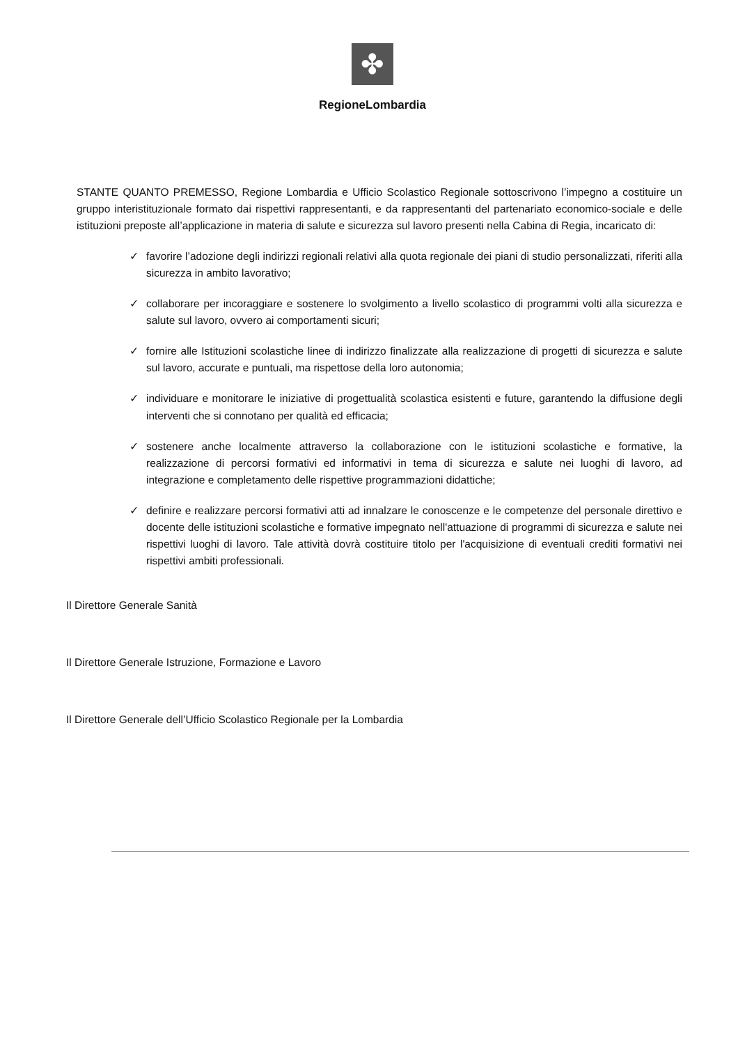✤
RegioneLombardia
STANTE QUANTO PREMESSO, Regione Lombardia e Ufficio Scolastico Regionale sottoscrivono l’impegno a costituire un gruppo interistituzionale formato dai rispettivi rappresentanti, e da rappresentanti del partenariato economico-sociale e delle istituzioni preposte all’applicazione in materia di salute e sicurezza sul lavoro presenti nella Cabina di Regia, incaricato di:
✓ favorire l’adozione degli indirizzi regionali relativi alla quota regionale dei piani di studio personalizzati, riferiti alla sicurezza in ambito lavorativo;
✓ collaborare per incoraggiare e sostenere lo svolgimento a livello scolastico di programmi volti alla sicurezza e salute sul lavoro, ovvero ai comportamenti sicuri;
✓ fornire alle Istituzioni scolastiche linee di indirizzo finalizzate alla realizzazione di progetti di sicurezza e salute sul lavoro, accurate e puntuali, ma rispettose della loro autonomia;
✓ individuare e monitorare le iniziative di progettualità scolastica esistenti e future, garantendo la diffusione degli interventi che si connotano per qualità ed efficacia;
✓ sostenere anche localmente attraverso la collaborazione con le istituzioni scolastiche e formative, la realizzazione di percorsi formativi ed informativi in tema di sicurezza e salute nei luoghi di lavoro, ad integrazione e completamento delle rispettive programmazioni didattiche;
✓ definire e realizzare percorsi formativi atti ad innalzare le conoscenze e le competenze del personale direttivo e docente delle istituzioni scolastiche e formative impegnato nell'attuazione di programmi di sicurezza e salute nei rispettivi luoghi di lavoro. Tale attività dovrà costituire titolo per l'acquisizione di eventuali crediti formativi nei rispettivi ambiti professionali.
Il Direttore Generale Sanità
Il Direttore Generale Istruzione, Formazione e Lavoro
Il Direttore Generale dell’Ufficio Scolastico Regionale per la Lombardia